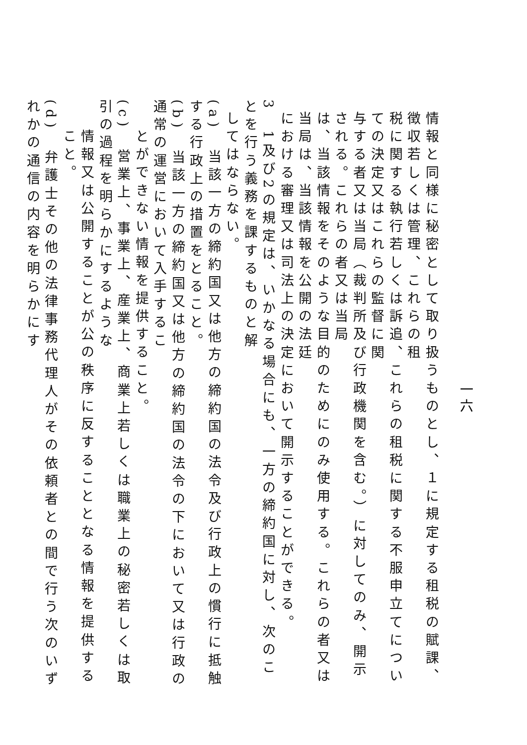一六
情報と同様に秘密として取り扱うものとし、１に規定する租税の賦課、徴収若しくは管理、これらの租
税に関する執行若しくは訴追、これらの租税に関する不服申立てについての決定又はこれらの監督に関
与する者又は当局（裁判所及び行政機関を含む。）に対してのみ、開示される。これらの者又は当局
は、当該情報をそのような目的のためにのみ使用する。これらの者又は当局は、当該情報を公開の法廷
における審理又は司法上の決定において開示することができる。
3　1及び2の規定は、いかなる場合にも、一方の締約国に対し、次のことを行う義務を課するものと解
してはならない。
(a)　当該一方の締約国又は他方の締約国の法令及び行政上の慣行に抵触する行政上の措置をとること。
(b)　当該一方の締約国又は他方の締約国の法令の下において又は行政の通常の運営において入手するこ
とができない情報を提供すること。
(c)　営業上、事業上、産業上、商業上若しくは職業上の秘密若しくは取引の過程を明らかにするような
情報又は公開することが公の秩序に反することとなる情報を提供すること。
(d)　弁護士その他の法律事務代理人がその依頼者との間で行う次のいずれかの通信の内容を明らかにす